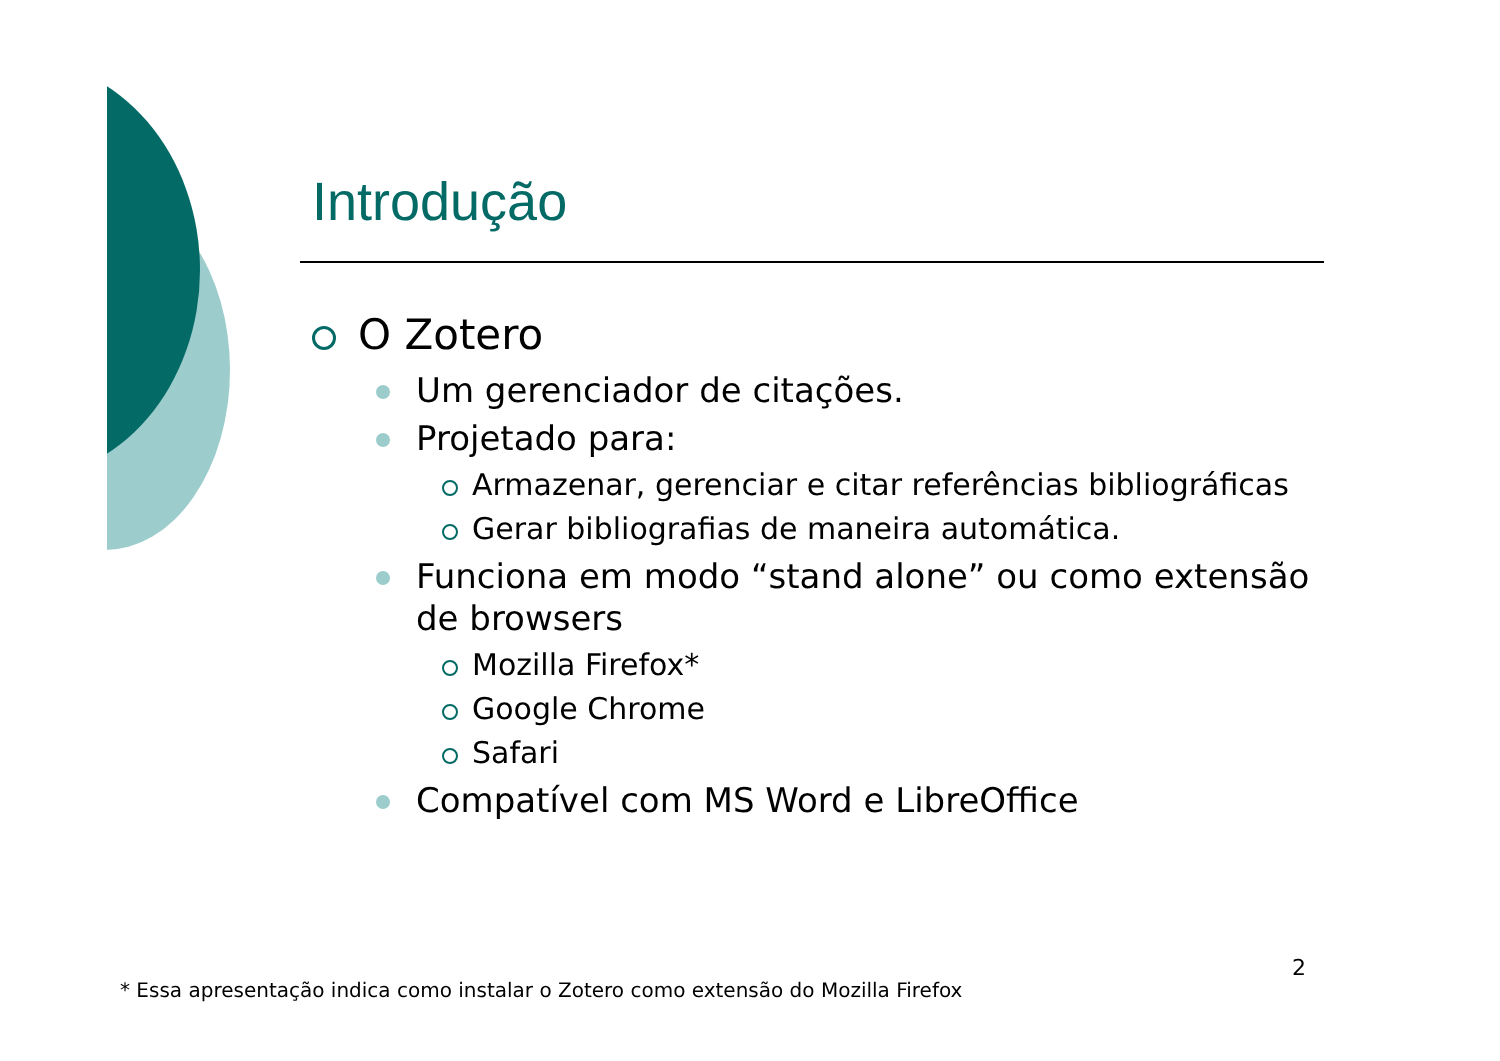Introdução
O Zotero
Um gerenciador de citações.
Projetado para:
Armazenar, gerenciar e citar referências bibliográficas
Gerar bibliografias de maneira automática.
Funciona em modo “stand alone” ou como extensão de browsers
Mozilla Firefox*
Google Chrome
Safari
Compatível com MS Word e LibreOffice
2
* Essa apresentação indica como instalar o Zotero como extensão do Mozilla Firefox